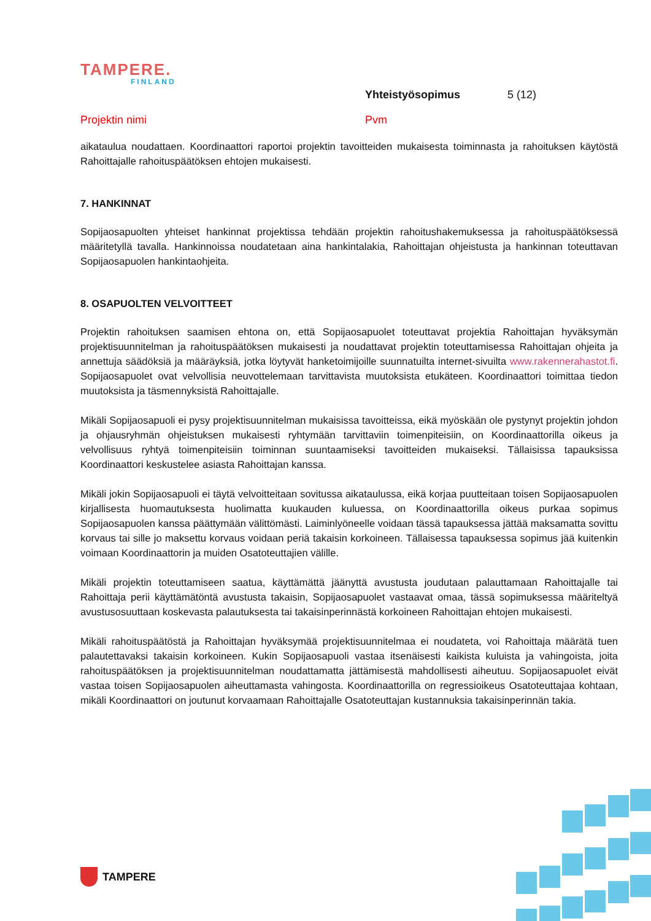TAMPERE.
FINLAND
Yhteistyösopimus 5 (12)
Projektin nimi Pvm
aikataulua noudattaen. Koordinaattori raportoi projektin tavoitteiden mukaisesta toiminnasta ja rahoituksen käytöstä Rahoittajalle rahoituspäätöksen ehtojen mukaisesti.
7. HANKINNAT
Sopijaosapuolten yhteiset hankinnat projektissa tehdään projektin rahoitushakemuksessa ja rahoituspäätöksessä määritetyllä tavalla. Hankinnoissa noudatetaan aina hankintalakia, Rahoittajan ohjeistusta ja hankinnan toteuttavan Sopijaosapuolen hankintaohjeita.
8. OSAPUOLTEN VELVOITTEET
Projektin rahoituksen saamisen ehtona on, että Sopijaosapuolet toteuttavat projektia Rahoittajan hyväksymän projektisuunnitelman ja rahoituspäätöksen mukaisesti ja noudattavat projektin toteuttamisessa Rahoittajan ohjeita ja annettuja säädöksiä ja määräyksiä, jotka löytyvät hanketoimijoille suunnatuilta internet-sivuilta www.rakennerahastot.fi. Sopijaosapuolet ovat velvollisia neuvottelemaan tarvittavista muutoksista etukäteen. Koordinaattori toimittaa tiedon muutoksista ja täsmennyksistä Rahoittajalle.
Mikäli Sopijaosapuoli ei pysy projektisuunnitelman mukaisissa tavoitteissa, eikä myöskään ole pystynyt projektin johdon ja ohjausryhmän ohjeistuksen mukaisesti ryhtymään tarvittaviin toimenpiteisiin, on Koordinaattorilla oikeus ja velvollisuus ryhtyä toimenpiteisiin toiminnan suuntaamiseksi tavoitteiden mukaiseksi. Tällaisissa tapauksissa Koordinaattori keskustelee asiasta Rahoittajan kanssa.
Mikäli jokin Sopijaosapuoli ei täytä velvoitteitaan sovitussa aikataulussa, eikä korjaa puutteitaan toisen Sopijaosapuolen kirjallisesta huomautuksesta huolimatta kuukauden kuluessa, on Koordinaattorilla oikeus purkaa sopimus Sopijaosapuolen kanssa päättymään välittömästi. Laiminlyöneelle voidaan tässä tapauksessa jättää maksamatta sovittu korvaus tai sille jo maksettu korvaus voidaan periä takaisin korkoineen. Tällaisessa tapauksessa sopimus jää kuitenkin voimaan Koordinaattorin ja muiden Osatoteuttajien välille.
Mikäli projektin toteuttamiseen saatua, käyttämättä jäänyttä avustusta joudutaan palauttamaan Rahoittajalle tai Rahoittaja perii käyttämätöntä avustusta takaisin, Sopijaosapuolet vastaavat omaa, tässä sopimuksessa määriteltyä avustusosuuttaan koskevasta palautuksesta tai takaisinperinnästä korkoineen Rahoittajan ehtojen mukaisesti.
Mikäli rahoituspäätöstä ja Rahoittajan hyväksymää projektisuunnitelmaa ei noudateta, voi Rahoittaja määrätä tuen palautettavaksi takaisin korkoineen. Kukin Sopijaosapuoli vastaa itsenäisesti kaikista kuluista ja vahingoista, joita rahoituspäätöksen ja projektisuunnitelman noudattamatta jättämisestä mahdollisesti aiheutuu. Sopijaosapuolet eivät vastaa toisen Sopijaosapuolen aiheuttamasta vahingosta. Koordinaattorilla on regressioikeus Osatoteuttajaa kohtaan, mikäli Koordinaattori on joutunut korvaamaan Rahoittajalle Osatoteuttajan kustannuksia takaisinperinnän takia.
TAMPERE